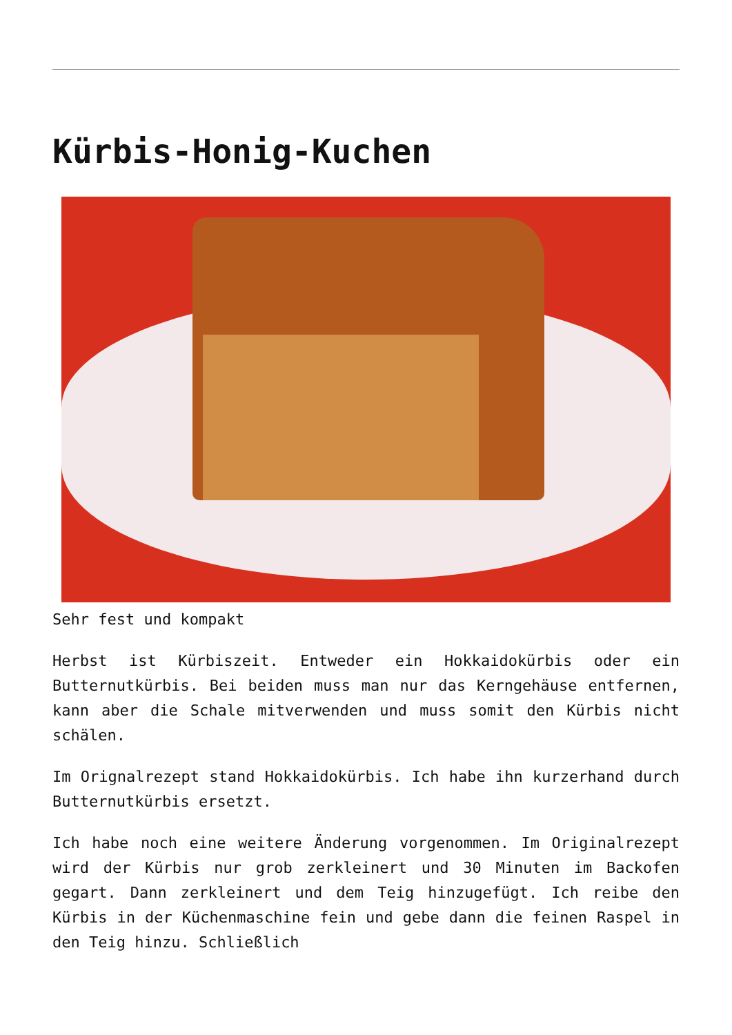Kürbis-Honig-Kuchen
Sehr fest und kompakt
Herbst ist Kürbiszeit. Entweder ein Hokkaidokürbis oder ein Butternutkürbis. Bei beiden muss man nur das Kerngehäuse entfernen, kann aber die Schale mitverwenden und muss somit den Kürbis nicht schälen.
Im Orignalrezept stand Hokkaidokürbis. Ich habe ihn kurzerhand durch Butternutkürbis ersetzt.
Ich habe noch eine weitere Änderung vorgenommen. Im Originalrezept wird der Kürbis nur grob zerkleinert und 30 Minuten im Backofen gegart. Dann zerkleinert und dem Teig hinzugefügt. Ich reibe den Kürbis in der Küchenmaschine fein und gebe dann die feinen Raspel in den Teig hinzu. Schließlich